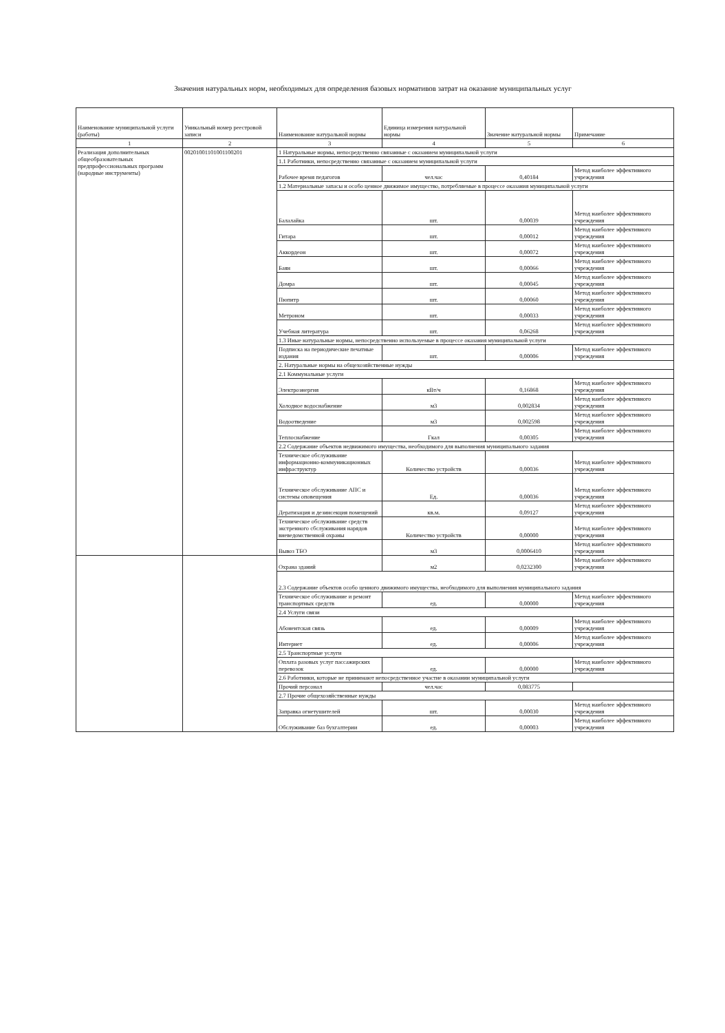Значения натуральных норм, необходимых для определения базовых нормативов затрат на оказание муниципальных услуг
| Наименование муниципальной услуги (работы) | Уникальный номер реестровой записи | Наименование натуральной нормы | Единица измерения натуральной нормы | Значение натуральной нормы | Примечание |
| --- | --- | --- | --- | --- | --- |
| 1 | 2 | 3 | 4 | 5 | 6 |
| Реализация дополнительных общеобразовательных предпрофессиональных программ (народные инструменты) | 00201001101001100201 | 1 Натуральные нормы, непосредственно связанные с оказанием муниципальной услуги | | | |
| | | 1.1 Работники, непосредственно связанные с оказанием муниципальной услуги | | | |
| | | Рабочее время педагогов | чел.час | 0,40184 | Метод наиболее эффективного учреждения |
| | | 1.2 Материальные запасы и особо ценное движимое имущество, потребляемые в процессе оказания муниципальной услуги | | | |
| | | Балалайка | шт. | 0,00039 | Метод наиболее эффективного учреждения |
| | | Гитара | шт. | 0,00012 | Метод наиболее эффективного учреждения |
| | | Аккордеон | шт. | 0,00072 | Метод наиболее эффективного учреждения |
| | | Баян | шт. | 0,00066 | Метод наиболее эффективного учреждения |
| | | Домра | шт. | 0,00045 | Метод наиболее эффективного учреждения |
| | | Пюпитр | шт. | 0,00060 | Метод наиболее эффективного учреждения |
| | | Метроном | шт. | 0,00033 | Метод наиболее эффективного учреждения |
| | | Учебная литература | шт. | 0,06268 | Метод наиболее эффективного учреждения |
| | | 1.3 Иные натуральные нормы, непосредственно используемые в процессе оказания муниципальной услуги | | | |
| | | Подписка на периодические печатные издания | шт. | 0,00006 | Метод наиболее эффективного учреждения |
| | | 2. Натуральные нормы на общехозяйственные нужды | | | |
| | | 2.1 Коммунальные услуги | | | |
| | | Электроэнергия | кВт/ч | 0,16868 | Метод наиболее эффективного учреждения |
| | | Холодное водоснабжение | м3 | 0,002834 | Метод наиболее эффективного учреждения |
| | | Водоотведение | м3 | 0,002598 | Метод наиболее эффективного учреждения |
| | | Теплоснабжение | Гкал | 0,00305 | Метод наиболее эффективного учреждения |
| | | 2.2 Содержание объектов недвижимого имущества, необходимого для выполнения муниципального задания | | | |
| | | Техническое обслуживание информационно-коммуникационных инфраструктур | Количество устройств | 0,00036 | Метод наиболее эффективного учреждения |
| | | Техническое обслуживание АПС и системы оповещения | Ед. | 0,00036 | Метод наиболее эффективного учреждения |
| | | Дератизация и дезинсекция помещений | кв.м. | 0,09127 | Метод наиболее эффективного учреждения |
| | | Техническое обслуживание средств экстренного сбслуживания нарядов вневедомственной охраны | Количество устройств | 0,00000 | Метод наиболее эффективного учреждения |
| | | Вывоз ТБО | м3 | 0,0006410 | Метод наиболее эффективного учреждения |
| | | Охрана зданий | м2 | 0,0232300 | Метод наиболее эффективного учреждения |
| | | 2.3 Содержание объектов особо ценного движимого имущества, необходимого для выполнения муниципального задания | | | |
| | | Техническое обслуживание и ремонт транспортных средств | ед. | 0,00000 | Метод наиболее эффективного учреждения |
| | | 2.4 Услуги связи | | | |
| | | Абонентская связь | ед. | 0,00009 | Метод наиболее эффективного учреждения |
| | | Интернет | ед. | 0,00006 | Метод наиболее эффективного учреждения |
| | | 2.5 Транспортные услуги | | | |
| | | Оплата разовых услуг пассажирских перевозок | ед. | 0,00000 | Метод наиболее эффективного учреждения |
| | | 2.6 Работники, которые не принимают непосредственное участие в оказании муниципальной услуги | | | |
| | | Прочий персонал | чел.час | 0,083775 | |
| | | 2.7 Прочие общехозяйственные нужды | | | |
| | | Заправка огнетушителей | шт. | 0,00030 | Метод наиболее эффективного учреждения |
| | | Обслуживание баз бухгалтерии | ед. | 0,00003 | Метод наиболее эффективного учреждения |